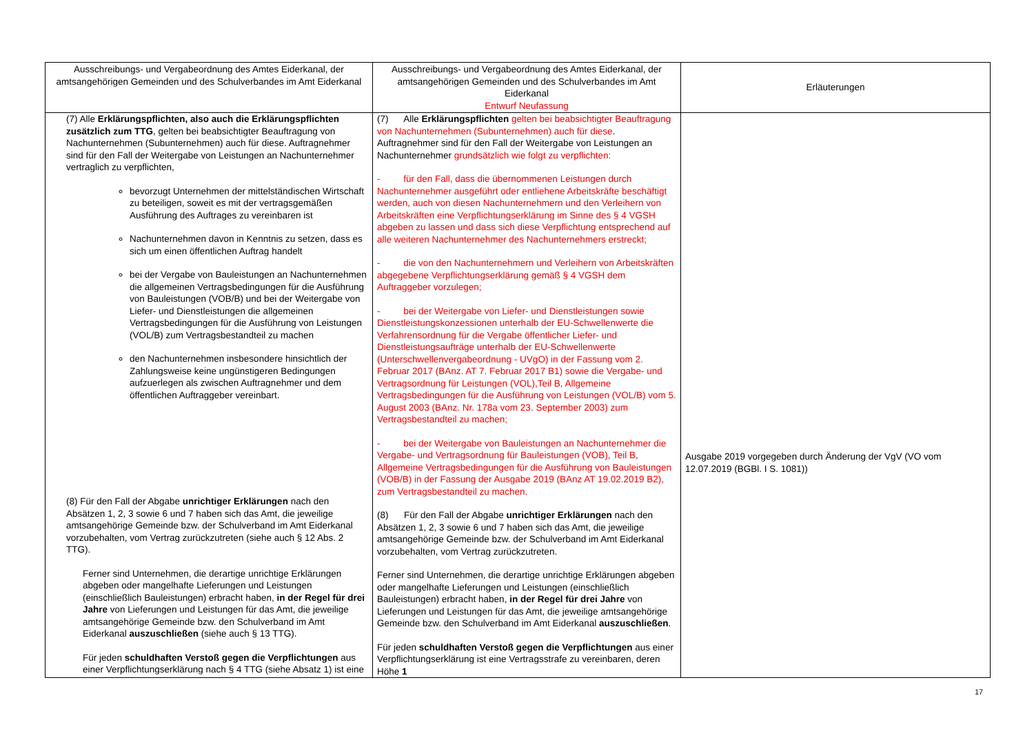| Ausschreibungs- und Vergabeordnung des Amtes Eiderkanal, der amtsangehörigen Gemeinden und des Schulverbandes im Amt Eiderkanal | Ausschreibungs- und Vergabeordnung des Amtes Eiderkanal, der amtsangehörigen Gemeinden und des Schulverbandes im Amt Eiderkanal Entwurf Neufassung | Erläuterungen |
| --- | --- | --- |
| (7) Alle Erklärungspflichten, also auch die Erklärungspflichten zusätzlich zum TTG , gelten bei beabsichtigter Beauftragung von Nachunternehmen (Subunternehmen) auch für diese. Auftragnehmer sind für den Fall der Weitergabe von Leistungen an Nachunternehmer vertraglich zu verpflichten, bevorzugt Unternehmen der mittelständischen Wirtschaft zu beteiligen, soweit es mit der vertragsgemäßen Ausführung des Auftrages zu vereinbaren ist Nachunternehmen davon in Kenntnis zu setzen, dass es sich um einen öffentlichen Auftrag handelt bei der Vergabe von Bauleistungen an Nachunternehmen die allgemeinen Vertragsbedingungen für die Ausführung von Bauleistungen (VOB/B) und bei der Weitergabe von Liefer- und Dienstleistungen die allgemeinen Vertragsbedingungen für die Ausführung von Leistungen (VOL/B) zum Vertragsbestandteil zu machen den Nachunternehmen insbesondere hinsichtlich der Zahlungsweise keine ungünstigeren Bedingungen aufzuerlegen als zwischen Auftragnehmer und dem öffentlichen Auftraggeber vereinbart. (8) Für den Fall der Abgabe unrichtiger Erklärungen nach den Absätzen 1, 2, 3 sowie 6 und 7 haben sich das Amt, die jeweilige amtsangehörige Gemeinde bzw. der Schulverband im Amt Eiderkanal vorzubehalten, vom Vertrag zurückzutreten (siehe auch § 12 Abs. 2 TTG). Ferner sind Unternehmen, die derartige unrichtige Erklärungen abgeben oder mangelhafte Lieferungen und Leistungen (einschließlich Bauleistungen) erbracht haben, in der Regel für drei Jahre von Lieferungen und Leistungen für das Amt, die jeweilige amtsangehörige Gemeinde bzw. den Schulverband im Amt Eiderkanal auszuschließen (siehe auch § 13 TTG). Für jeden schuldhaften Verstoß gegen die Verpflichtungen aus einer Verpflichtungserklärung nach § 4 TTG (siehe Absatz 1) ist eine | (7) Alle Erklärungspflichten gelten bei beabsichtigter Beauftragung von Nachunternehmen (Subunternehmen) auch für diese . Auftragnehmer sind für den Fall der Weitergabe von Leistungen an Nachunternehmer grundsätzlich wie folgt zu verpflichten: - für den Fall, dass die übernommenen Leistungen durch Nachunternehmer ausgeführt oder entliehene Arbeitskräfte beschäftigt werden, auch von diesen Nachunternehmern und den Verleihern von Arbeitskräften eine Verpflichtungserklärung im Sinne des § 4 VGSH abgeben zu lassen und dass sich diese Verpflichtung entsprechend auf alle weiteren Nachunternehmer des Nachunternehmers erstreckt; - die von den Nachunternehmern und Verleihern von Arbeitskräften abgegebene Verpflichtungserklärung gemäß § 4 VGSH dem Auftraggeber vorzulegen; - bei der Weitergabe von Liefer- und Dienstleistungen sowie Dienstleistungskonzessionen unterhalb der EU-Schwellenwerte die Verfahrensordnung für die Vergabe öffentlicher Liefer- und Dienstleistungsaufträge unterhalb der EU-Schwellenwerte (Unterschwellenvergabeordnung - UVgO) in der Fassung vom 2. Februar 2017 (BAnz. AT 7. Februar 2017 B1) sowie die Vergabe- und Vertragsordnung für Leistungen (VOL),Teil B, Allgemeine Vertragsbedingungen für die Ausführung von Leistungen (VOL/B) vom 5. August 2003 (BAnz. Nr. 178a vom 23. September 2003) zum Vertragsbestandteil zu machen; - bei der Weitergabe von Bauleistungen an Nachunternehmer die Vergabe- und Vertragsordnung für Bauleistungen (VOB), Teil B, Allgemeine Vertragsbedingungen für die Ausführung von Bauleistungen (VOB/B) in der Fassung der Ausgabe 2019 (BAnz AT 19.02.2019 B2), zum Vertragsbestandteil zu machen. (8) Für den Fall der Abgabe unrichtiger Erklärungen nach den Absätzen 1, 2, 3 sowie 6 und 7 haben sich das Amt, die jeweilige amtsangehörige Gemeinde bzw. der Schulverband im Amt Eiderkanal vorzubehalten, vom Vertrag zurückzutreten. Ferner sind Unternehmen, die derartige unrichtige Erklärungen abgeben oder mangelhafte Lieferungen und Leistungen (einschließlich Bauleistungen) erbracht haben, in der Regel für drei Jahre von Lieferungen und Leistungen für das Amt, die jeweilige amtsangehörige Gemeinde bzw. den Schulverband im Amt Eiderkanal auszuschließen . Für jeden schuldhaften Verstoß gegen die Verpflichtungen aus einer Verpflichtungserklärung ist eine Vertragsstrafe zu vereinbaren, deren Höhe 1 | Ausgabe 2019 vorgegeben durch Änderung der VgV (VO vom 12.07.2019 (BGBl. I S. 1081)) |
17